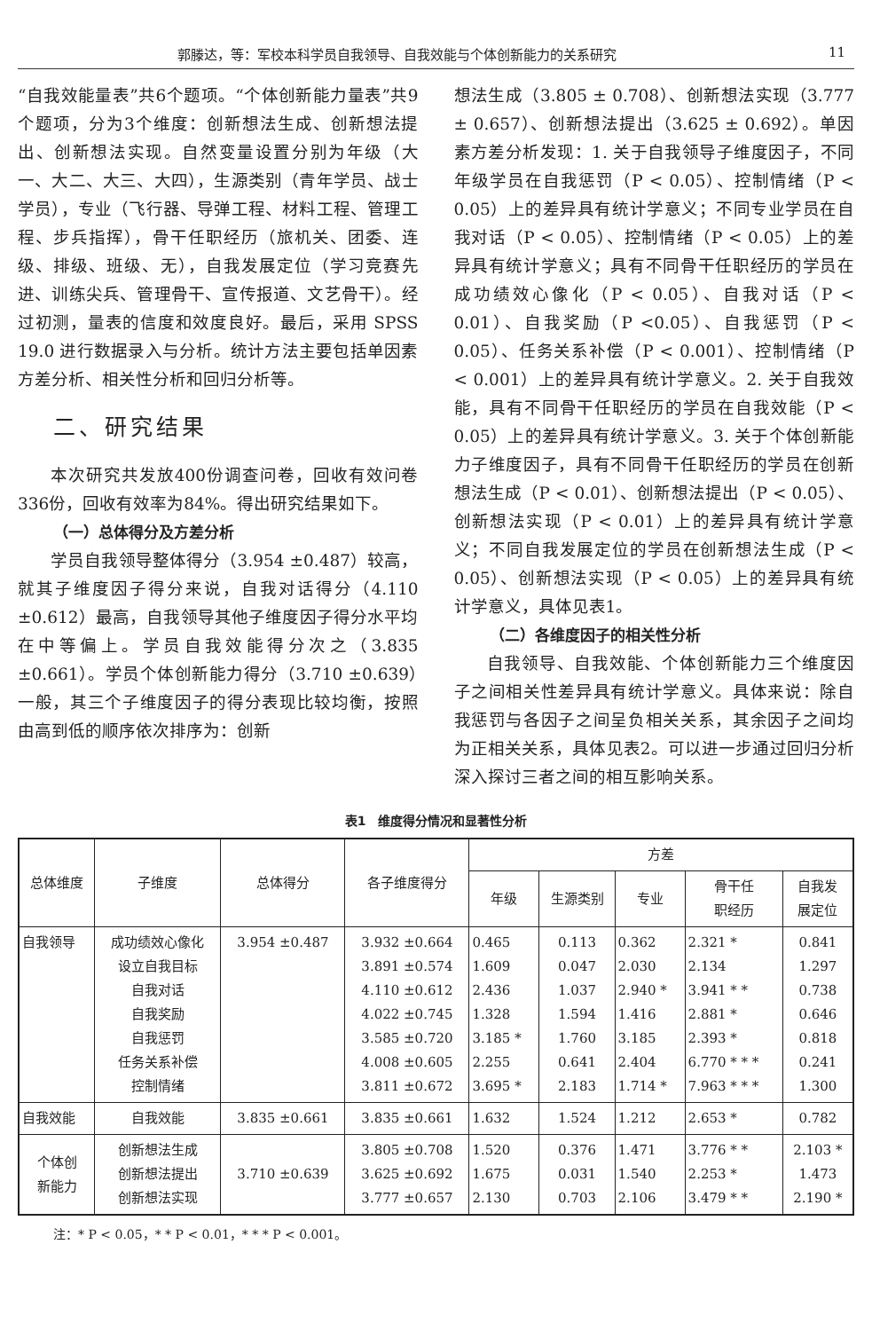郭滕达，等：军校本科学员自我领导、自我效能与个体创新能力的关系研究 11
“自我效能量表”共6个题项。“个体创新能力量表”共9个题项，分为3个维度：创新想法生成、创新想法提出、创新想法实现。自然变量设置分别为年级（大一、大二、大三、大四），生源类别（青年学员、战士学员），专业（飞行器、导弹工程、材料工程、管理工程、步兵指挥），骨干任职经历（旅机关、团委、连级、排级、班级、无），自我发展定位（学习竞赛先进、训练尖兵、管理骨干、宣传报道、文艺骨干）。经过初测，量表的信度和效度良好。最后，采用 SPSS 19.0 进行数据录入与分析。统计方法主要包括单因素方差分析、相关性分析和回归分析等。
二、研究结果
本次研究共发放400份调查问卷，回收有效问卷336份，回收有效率为84%。得出研究结果如下。
（一）总体得分及方差分析
学员自我领导整体得分（3.954 ±0.487）较高，就其子维度因子得分来说，自我对话得分（4.110 ±0.612）最高，自我领导其他子维度因子得分水平均在中等偏上。学员自我效能得分次之（3.835 ±0.661）。学员个体创新能力得分（3.710 ±0.639）一般，其三个子维度因子的得分表现比较均衡，按照由高到低的顺序依次排序为：创新
想法生成（3.805 ± 0.708）、创新想法实现（3.777 ± 0.657）、创新想法提出（3.625 ± 0.692）。单因素方差分析发现：1. 关于自我领导子维度因子，不同年级学员在自我惩罚（P < 0.05）、控制情绪（P < 0.05）上的差异具有统计学意义；不同专业学员在自我对话（P < 0.05）、控制情绪（P < 0.05）上的差异具有统计学意义；具有不同骨干任职经历的学员在成功绩效心像化（P < 0.05）、自我对话（P < 0.01）、自我奖励（P <0.05）、自我惩罚（P < 0.05）、任务关系补偿（P < 0.001）、控制情绪（P < 0.001）上的差异具有统计学意义。2. 关于自我效能，具有不同骨干任职经历的学员在自我效能（P < 0.05）上的差异具有统计学意义。3. 关于个体创新能力子维度因子，具有不同骨干任职经历的学员在创新想法生成（P < 0.01）、创新想法提出（P < 0.05）、创新想法实现（P < 0.01）上的差异具有统计学意义；不同自我发展定位的学员在创新想法生成（P < 0.05）、创新想法实现（P < 0.05）上的差异具有统计学意义，具体见表1。
（二）各维度因子的相关性分析
自我领导、自我效能、个体创新能力三个维度因子之间相关性差异具有统计学意义。具体来说：除自我惩罚与各因子之间呈负相关关系，其余因子之间均为正相关关系，具体见表2。可以进一步通过回归分析深入探讨三者之间的相互影响关系。
表1　维度得分情况和显著性分析
| 总体维度 | 子维度 | 总体得分 | 各子维度得分 | 方差 | | | | |
| --- | --- | --- | --- | --- | --- | --- | --- | --- |
| | | | | 年级 | 生源类别 | 专业 | 骨干任 职经历 | 自我发 展定位 |
| 自我领导 | 成功绩效心像化 设立自我目标 自我对话 自我奖励 自我惩罚 任务关系补偿 控制情绪 | 3.954 ±0.487 | 3.932 ±0.664 3.891 ±0.574 4.110 ±0.612 4.022 ±0.745 3.585 ±0.720 4.008 ±0.605 3.811 ±0.672 | 0.465 1.609 2.436 1.328 3.185 * 2.255 3.695 * | 0.113 0.047 1.037 1.594 1.760 0.641 2.183 | 0.362 2.030 2.940 * 1.416 3.185 2.404 1.714 * | 2.321 * 2.134 3.941 * * 2.881 * 2.393 * 6.770 * * * 7.963 * * * | 0.841 1.297 0.738 0.646 0.818 0.241 1.300 |
| 自我效能 | 自我效能 | 3.835 ±0.661 | 3.835 ±0.661 | 1.632 | 1.524 | 1.212 | 2.653 * | 0.782 |
| 个体创 新能力 | 创新想法生成 创新想法提出 创新想法实现 | 3.710 ±0.639 | 3.805 ±0.708 3.625 ±0.692 3.777 ±0.657 | 1.520 1.675 2.130 | 0.376 0.031 0.703 | 1.471 1.540 2.106 | 3.776 * * 2.253 * 3.479 * * | 2.103 * 1.473 2.190 * |
注：* P < 0.05，* * P < 0.01，* * * P < 0.001。